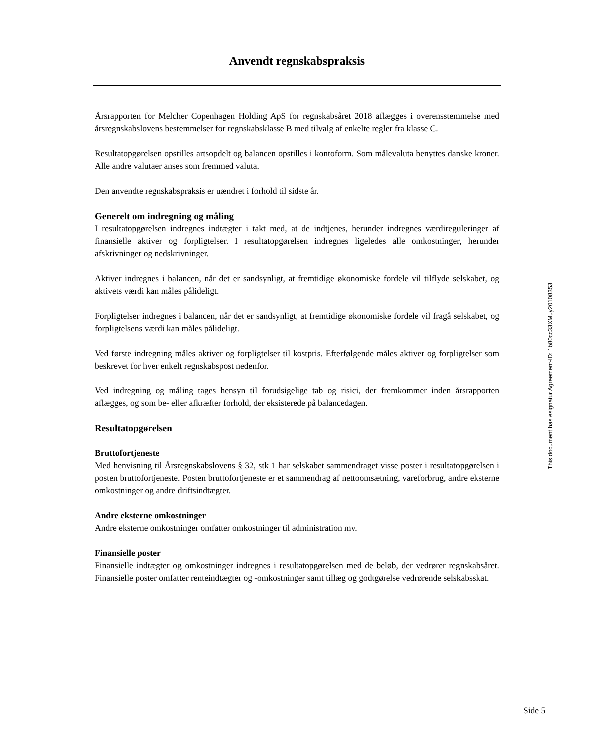Anvendt regnskabspraksis
Årsrapporten for Melcher Copenhagen Holding ApS for regnskabsåret 2018 aflægges i overensstemmelse med årsregnskabslovens bestemmelser for regnskabsklasse B med tilvalg af enkelte regler fra klasse C.
Resultatopgørelsen opstilles artsopdelt og balancen opstilles i kontoform. Som målevaluta benyttes danske kroner. Alle andre valutaer anses som fremmed valuta.
Den anvendte regnskabspraksis er uændret i forhold til sidste år.
Generelt om indregning og måling
I resultatopgørelsen indregnes indtægter i takt med, at de indtjenes, herunder indregnes værdireguleringer af finansielle aktiver og forpligtelser. I resultatopgørelsen indregnes ligeledes alle omkostninger, herunder afskrivninger og nedskrivninger.
Aktiver indregnes i balancen, når det er sandsynligt, at fremtidige økonomiske fordele vil tilflyde selskabet, og aktivets værdi kan måles pålideligt.
Forpligtelser indregnes i balancen, når det er sandsynligt, at fremtidige økonomiske fordele vil fragå selskabet, og forpligtelsens værdi kan måles pålideligt.
Ved første indregning måles aktiver og forpligtelser til kostpris. Efterfølgende måles aktiver og forpligtelser som beskrevet for hver enkelt regnskabspost nedenfor.
Ved indregning og måling tages hensyn til forudsigelige tab og risici, der fremkommer inden årsrapporten aflægges, og som be- eller afkræfter forhold, der eksisterede på balancedagen.
Resultatopgørelsen
Bruttofortjeneste
Med henvisning til Årsregnskabslovens § 32, stk 1 har selskabet sammendraget visse poster i resultatopgørelsen i posten bruttofortjeneste. Posten bruttofortjeneste er et sammendrag af nettoomsætning, vareforbrug, andre eksterne omkostninger og andre driftsindtægter.
Andre eksterne omkostninger
Andre eksterne omkostninger omfatter omkostninger til administration mv.
Finansielle poster
Finansielle indtægter og omkostninger indregnes i resultatopgørelsen med de beløb, der vedrører regnskabsåret. Finansielle poster omfatter renteindtægter og -omkostninger samt tillæg og godtgørelse vedrørende selskabsskat.
This document has esignatur Agreement-ID: 1b80cc33XMuy20108353
Side 5